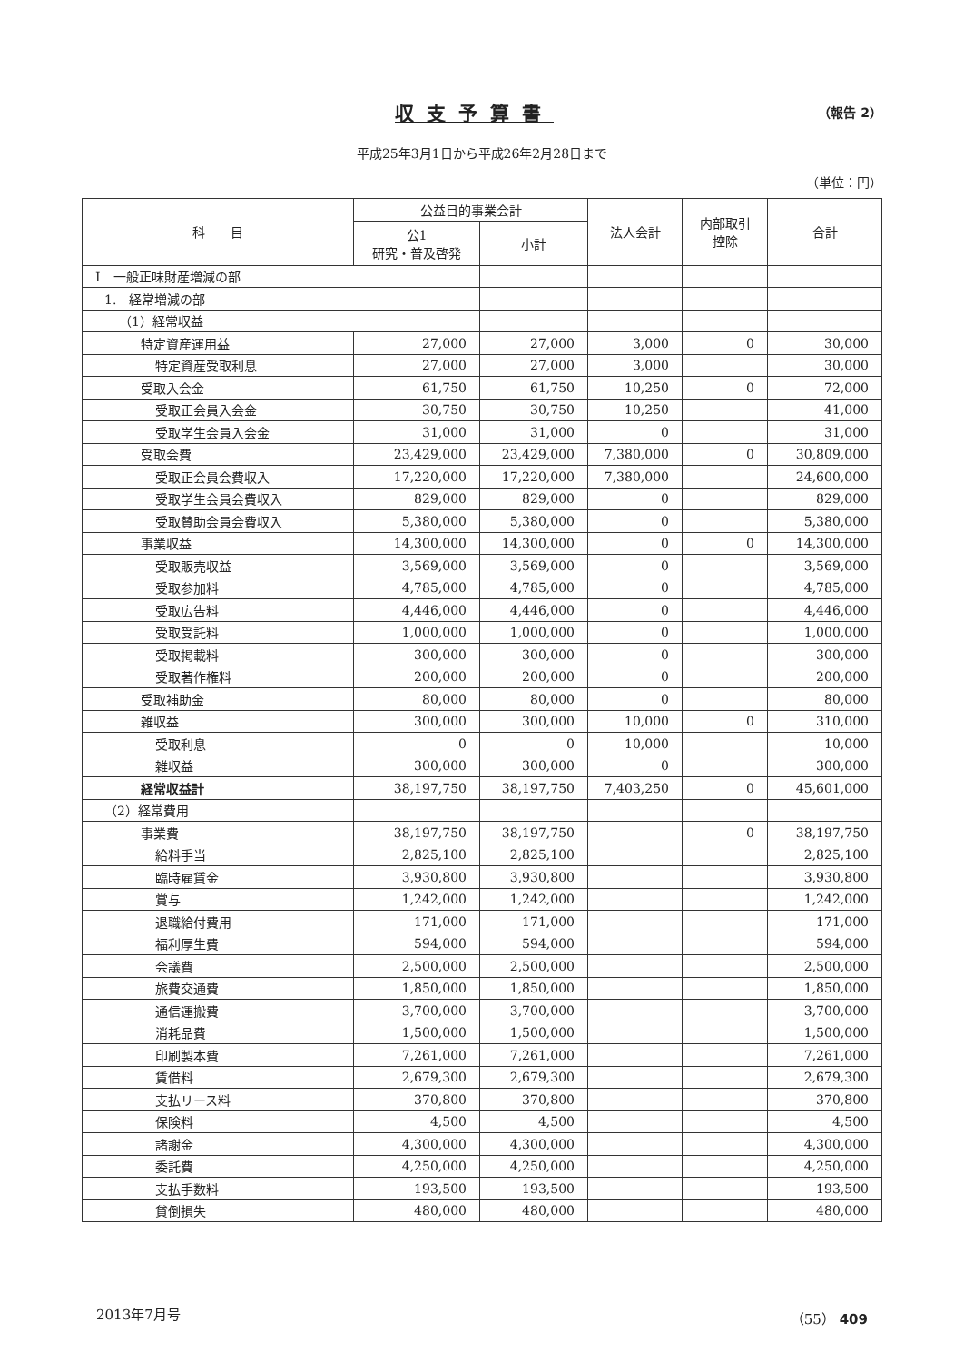収支予算書
（報告 2）
平成25年3月1日から平成26年2月28日まで
（単位：円）
| 科 目 | 公益目的事業会計 | | 法人会計 | 内部取引 控除 | 合計 |
| --- | --- | --- | --- | --- | --- |
| | 公1 研究・普及啓発 | 小計 | | | |
| Ⅰ 一般正味財産増減の部 | | | | | |
| 1. 経常増減の部 | | | | | |
| （1）経常収益 | | | | | |
| 特定資産運用益 | 27,000 | 27,000 | 3,000 | 0 | 30,000 |
| 特定資産受取利息 | 27,000 | 27,000 | 3,000 | | 30,000 |
| 受取入会金 | 61,750 | 61,750 | 10,250 | 0 | 72,000 |
| 受取正会員入会金 | 30,750 | 30,750 | 10,250 | | 41,000 |
| 受取学生会員入会金 | 31,000 | 31,000 | 0 | | 31,000 |
| 受取会費 | 23,429,000 | 23,429,000 | 7,380,000 | 0 | 30,809,000 |
| 受取正会員会費収入 | 17,220,000 | 17,220,000 | 7,380,000 | | 24,600,000 |
| 受取学生会員会費収入 | 829,000 | 829,000 | 0 | | 829,000 |
| 受取賛助会員会費収入 | 5,380,000 | 5,380,000 | 0 | | 5,380,000 |
| 事業収益 | 14,300,000 | 14,300,000 | 0 | 0 | 14,300,000 |
| 受取販売収益 | 3,569,000 | 3,569,000 | 0 | | 3,569,000 |
| 受取参加料 | 4,785,000 | 4,785,000 | 0 | | 4,785,000 |
| 受取広告料 | 4,446,000 | 4,446,000 | 0 | | 4,446,000 |
| 受取受託料 | 1,000,000 | 1,000,000 | 0 | | 1,000,000 |
| 受取掲載料 | 300,000 | 300,000 | 0 | | 300,000 |
| 受取著作権料 | 200,000 | 200,000 | 0 | | 200,000 |
| 受取補助金 | 80,000 | 80,000 | 0 | | 80,000 |
| 雑収益 | 300,000 | 300,000 | 10,000 | 0 | 310,000 |
| 受取利息 | 0 | 0 | 10,000 | | 10,000 |
| 雑収益 | 300,000 | 300,000 | 0 | | 300,000 |
| 経常収益計 | 38,197,750 | 38,197,750 | 7,403,250 | 0 | 45,601,000 |
| （2）経常費用 | | | | | |
| 事業費 | 38,197,750 | 38,197,750 | | 0 | 38,197,750 |
| 給料手当 | 2,825,100 | 2,825,100 | | | 2,825,100 |
| 臨時雇賃金 | 3,930,800 | 3,930,800 | | | 3,930,800 |
| 賞与 | 1,242,000 | 1,242,000 | | | 1,242,000 |
| 退職給付費用 | 171,000 | 171,000 | | | 171,000 |
| 福利厚生費 | 594,000 | 594,000 | | | 594,000 |
| 会議費 | 2,500,000 | 2,500,000 | | | 2,500,000 |
| 旅費交通費 | 1,850,000 | 1,850,000 | | | 1,850,000 |
| 通信運搬費 | 3,700,000 | 3,700,000 | | | 3,700,000 |
| 消耗品費 | 1,500,000 | 1,500,000 | | | 1,500,000 |
| 印刷製本費 | 7,261,000 | 7,261,000 | | | 7,261,000 |
| 賃借料 | 2,679,300 | 2,679,300 | | | 2,679,300 |
| 支払リース料 | 370,800 | 370,800 | | | 370,800 |
| 保険料 | 4,500 | 4,500 | | | 4,500 |
| 諸謝金 | 4,300,000 | 4,300,000 | | | 4,300,000 |
| 委託費 | 4,250,000 | 4,250,000 | | | 4,250,000 |
| 支払手数料 | 193,500 | 193,500 | | | 193,500 |
| 貸倒損失 | 480,000 | 480,000 | | | 480,000 |
2013年7月号 （55） 409